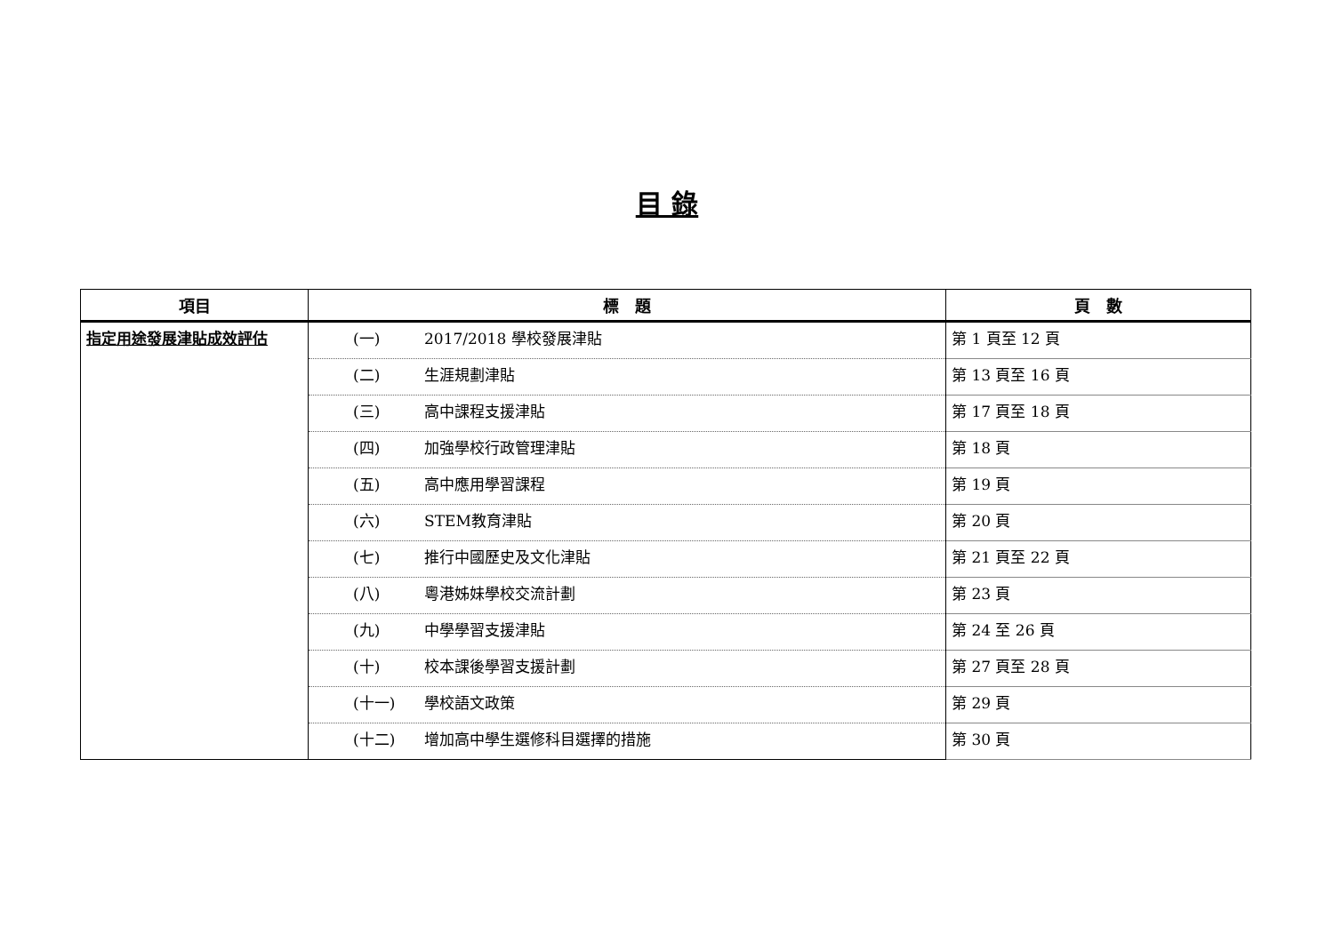目 錄
| 項目 | 標 題 | 頁 數 |
| --- | --- | --- |
| 指定用途發展津貼成效評估 | (一) 2017/2018 學校發展津貼 | 第 1 頁至 12 頁 |
| | (二) 生涯規劃津貼 | 第 13 頁至 16 頁 |
| | (三) 高中課程支援津貼 | 第 17 頁至 18 頁 |
| | (四) 加強學校行政管理津貼 | 第 18 頁 |
| | (五) 高中應用學習課程 | 第 19 頁 |
| | (六) STEM教育津貼 | 第 20 頁 |
| | (七) 推行中國歷史及文化津貼 | 第 21 頁至 22 頁 |
| | (八) 粵港姊妹學校交流計劃 | 第 23 頁 |
| | (九) 中學學習支援津貼 | 第 24 至 26 頁 |
| | (十) 校本課後學習支援計劃 | 第 27 頁至 28 頁 |
| | (十一) 學校語文政策 | 第 29 頁 |
| | (十二) 增加高中學生選修科目選擇的措施 | 第 30 頁 |